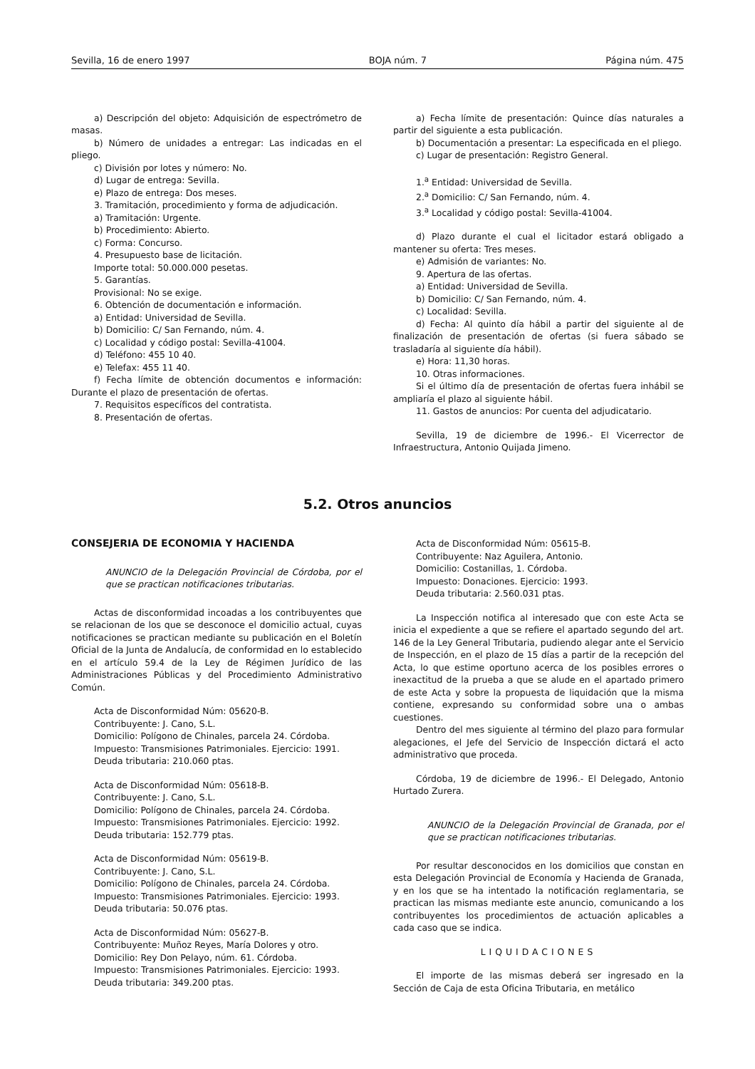Sevilla, 16 de enero 1997 BOJA núm. 7 Página núm. 475
a) Descripción del objeto: Adquisición de espectrómetro de masas.
b) Número de unidades a entregar: Las indicadas en el pliego.
c) División por lotes y número: No.
d) Lugar de entrega: Sevilla.
e) Plazo de entrega: Dos meses.
3. Tramitación, procedimiento y forma de adjudicación.
a) Tramitación: Urgente.
b) Procedimiento: Abierto.
c) Forma: Concurso.
4. Presupuesto base de licitación.
Importe total: 50.000.000 pesetas.
5. Garantías.
Provisional: No se exige.
6. Obtención de documentación e información.
a) Entidad: Universidad de Sevilla.
b) Domicilio: C/ San Fernando, núm. 4.
c) Localidad y código postal: Sevilla-41004.
d) Teléfono: 455 10 40.
e) Telefax: 455 11 40.
f) Fecha límite de obtención documentos e información: Durante el plazo de presentación de ofertas.
7. Requisitos específicos del contratista.
8. Presentación de ofertas.
a) Fecha límite de presentación: Quince días naturales a partir del siguiente a esta publicación.
b) Documentación a presentar: La especificada en el pliego.
c) Lugar de presentación: Registro General.
1.<sup>a</sup> Entidad: Universidad de Sevilla.
2.<sup>a</sup> Domicilio: C/ San Fernando, núm. 4.
3.<sup>a</sup> Localidad y código postal: Sevilla-41004.
d) Plazo durante el cual el licitador estará obligado a mantener su oferta: Tres meses.
e) Admisión de variantes: No.
9. Apertura de las ofertas.
a) Entidad: Universidad de Sevilla.
b) Domicilio: C/ San Fernando, núm. 4.
c) Localidad: Sevilla.
d) Fecha: Al quinto día hábil a partir del siguiente al de finalización de presentación de ofertas (si fuera sábado se trasladaría al siguiente día hábil).
e) Hora: 11,30 horas.
10. Otras informaciones.
Si el último día de presentación de ofertas fuera inhábil se ampliaría el plazo al siguiente hábil.
11. Gastos de anuncios: Por cuenta del adjudicatario.
Sevilla, 19 de diciembre de 1996.- El Vicerrector de Infraestructura, Antonio Quijada Jimeno.
5.2. Otros anuncios
CONSEJERIA DE ECONOMIA Y HACIENDA
ANUNCIO de la Delegación Provincial de Córdoba, por el que se practican notificaciones tributarias.
Actas de disconformidad incoadas a los contribuyentes que se relacionan de los que se desconoce el domicilio actual, cuyas notificaciones se practican mediante su publicación en el Boletín Oficial de la Junta de Andalucía, de conformidad en lo establecido en el artículo 59.4 de la Ley de Régimen Jurídico de las Administraciones Públicas y del Procedimiento Administrativo Común.
Acta de Disconformidad Núm: 05620-B.
Contribuyente: J. Cano, S.L.
Domicilio: Polígono de Chinales, parcela 24. Córdoba.
Impuesto: Transmisiones Patrimoniales. Ejercicio: 1991.
Deuda tributaria: 210.060 ptas.
Acta de Disconformidad Núm: 05618-B.
Contribuyente: J. Cano, S.L.
Domicilio: Polígono de Chinales, parcela 24. Córdoba.
Impuesto: Transmisiones Patrimoniales. Ejercicio: 1992.
Deuda tributaria: 152.779 ptas.
Acta de Disconformidad Núm: 05619-B.
Contribuyente: J. Cano, S.L.
Domicilio: Polígono de Chinales, parcela 24. Córdoba.
Impuesto: Transmisiones Patrimoniales. Ejercicio: 1993.
Deuda tributaria: 50.076 ptas.
Acta de Disconformidad Núm: 05627-B.
Contribuyente: Muñoz Reyes, María Dolores y otro.
Domicilio: Rey Don Pelayo, núm. 61. Córdoba.
Impuesto: Transmisiones Patrimoniales. Ejercicio: 1993.
Deuda tributaria: 349.200 ptas.
Acta de Disconformidad Núm: 05615-B.
Contribuyente: Naz Aguilera, Antonio.
Domicilio: Costanillas, 1. Córdoba.
Impuesto: Donaciones. Ejercicio: 1993.
Deuda tributaria: 2.560.031 ptas.
La Inspección notifica al interesado que con este Acta se inicia el expediente a que se refiere el apartado segundo del art. 146 de la Ley General Tributaria, pudiendo alegar ante el Servicio de Inspección, en el plazo de 15 días a partir de la recepción del Acta, lo que estime oportuno acerca de los posibles errores o inexactitud de la prueba a que se alude en el apartado primero de este Acta y sobre la propuesta de liquidación que la misma contiene, expresando su conformidad sobre una o ambas cuestiones.
Dentro del mes siguiente al término del plazo para formular alegaciones, el Jefe del Servicio de Inspección dictará el acto administrativo que proceda.
Córdoba, 19 de diciembre de 1996.- El Delegado, Antonio Hurtado Zurera.
ANUNCIO de la Delegación Provincial de Granada, por el que se practican notificaciones tributarias.
Por resultar desconocidos en los domicilios que constan en esta Delegación Provincial de Economía y Hacienda de Granada, y en los que se ha intentado la notificación reglamentaria, se practican las mismas mediante este anuncio, comunicando a los contribuyentes los procedimientos de actuación aplicables a cada caso que se indica.
LIQUIDACIONES
El importe de las mismas deberá ser ingresado en la Sección de Caja de esta Oficina Tributaria, en metálico